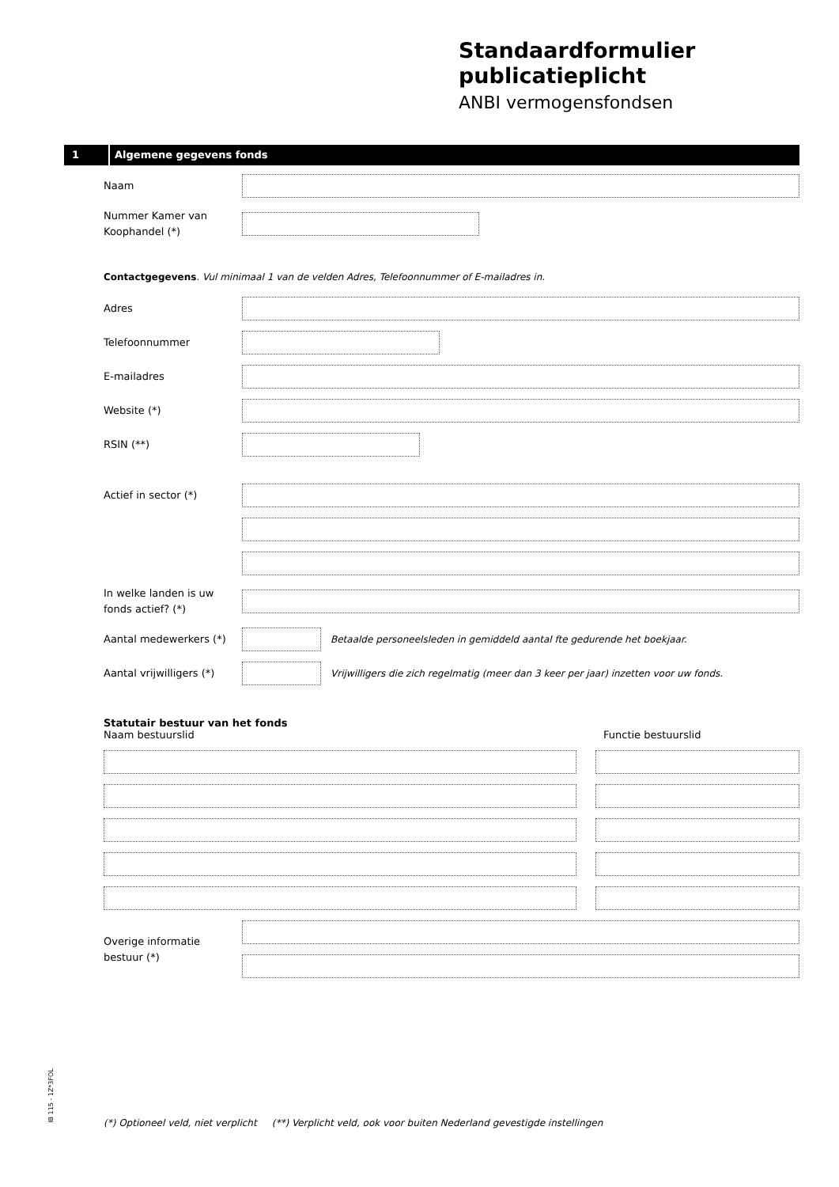Standaardformulier publicatieplicht
ANBI vermogensfondsen
1 Algemene gegevens fonds
Naam
Nummer Kamer van Koophandel (*)
Contactgegevens. Vul minimaal 1 van de velden Adres, Telefoonnummer of E-mailadres in.
Adres
Telefoonnummer
E-mailadres
Website (*)
RSIN (**)
Actief in sector (*)
In welke landen is uw fonds actief? (*)
Aantal medewerkers (*)
Betaalde personeelsleden in gemiddeld aantal fte gedurende het boekjaar.
Aantal vrijwilligers (*)
Vrijwilligers die zich regelmatig (meer dan 3 keer per jaar) inzetten voor uw fonds.
Statutair bestuur van het fonds
Naam bestuurslid Functie bestuurslid
Overige informatie bestuur (*)
IB 115 - 1Z*3FOL
(*) Optioneel veld, niet verplicht (**) Verplicht veld, ook voor buiten Nederland gevestigde instellingen